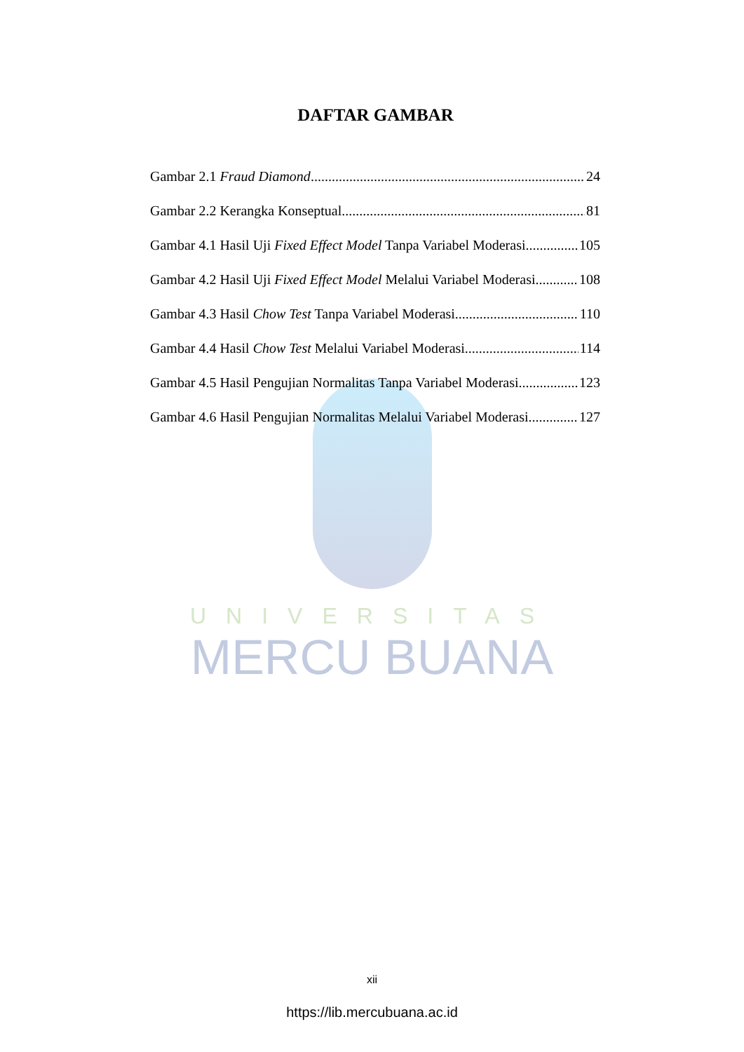UNIVERSITAS
MERCU BUANA
DAFTAR GAMBAR
Gambar 2.1 Fraud Diamond 24
Gambar 2.2 Kerangka Konseptual 81
Gambar 4.1 Hasil Uji Fixed Effect Model Tanpa Variabel Moderasi 105
Gambar 4.2 Hasil Uji Fixed Effect Model Melalui Variabel Moderasi 108
Gambar 4.3 Hasil Chow Test Tanpa Variabel Moderasi 110
Gambar 4.4 Hasil Chow Test Melalui Variabel Moderasi 114
Gambar 4.5 Hasil Pengujian Normalitas Tanpa Variabel Moderasi 123
Gambar 4.6 Hasil Pengujian Normalitas Melalui Variabel Moderasi 127
xii
https://lib.mercubuana.ac.id